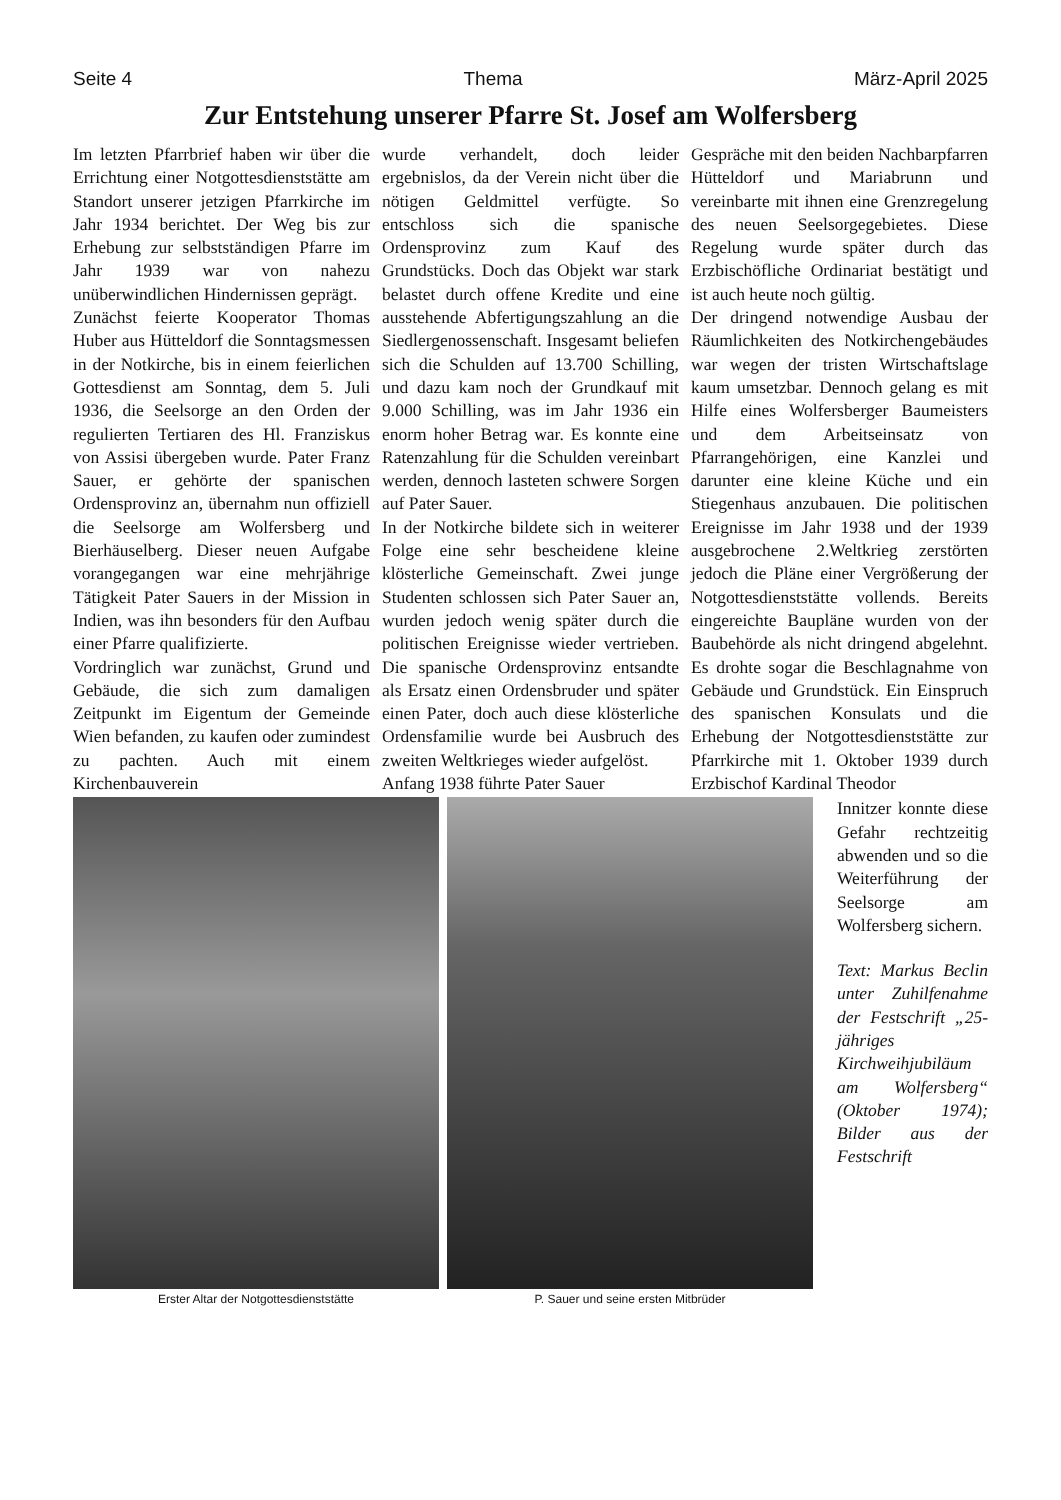Seite 4 Thema März-April 2025
Zur Entstehung unserer Pfarre St. Josef am Wolfersberg
Im letzten Pfarrbrief haben wir über die Errichtung einer Not­gottesdienststätte am Standort unserer jetzigen Pfarrkirche im Jahr 1934 berichtet. Der Weg bis zur Erhebung zur selbstständigen Pfarre im Jahr 1939 war von nahezu unüberwindlichen Hindernissen geprägt.
Zunächst feierte Kooperator Thomas Huber aus Hütteldorf die Sonntagsmessen in der Notkirche, bis in einem feierlichen Gottesdienst am Sonntag, dem 5. Juli 1936, die Seelsorge an den Orden der regulierten Tertiaren des Hl. Franziskus von Assisi übergeben wurde. Pater Franz Sauer, er gehörte der spanischen Ordensprovinz an, übernahm nun offiziell die Seelsorge am Wolfersberg und Bierhäuselberg. Dieser neuen Aufgabe voran­gegangen war eine mehrjährige Tätigkeit Pater Sauers in der Mission in Indien, was ihn besonders für den Aufbau einer Pfarre qualifizierte.
Vordringlich war zunächst, Grund und Gebäude, die sich zum damaligen Zeitpunkt im Eigentum der Gemeinde Wien befanden, zu kaufen oder zumindest zu pachten. Auch mit einem Kirchenbauverein
wurde verhandelt, doch leider ergebnislos, da der Verein nicht über die nötigen Geldmittel verfügte. So entschloss sich die spanische Ordensprovinz zum Kauf des Grundstücks. Doch das Objekt war stark belastet durch offene Kredite und eine ausstehende Abfer­tigungszahlung an die Siedler­genossenschaft. Insgesamt beliefen sich die Schulden auf 13.700 Schilling, und dazu kam noch der Grundkauf mit 9.000 Schilling, was im Jahr 1936 ein enorm hoher Betrag war. Es konnte eine Ratenzahlung für die Schulden vereinbart werden, dennoch lasteten schwere Sorgen auf Pater Sauer.
In der Notkirche bildete sich in weiterer Folge eine sehr bescheidene kleine klösterliche Gemeinschaft. Zwei junge Studenten schlossen sich Pater Sauer an, wurden jedoch wenig später durch die politischen Ereignisse wieder vertrieben. Die spanische Ordensprovinz entsandte als Ersatz einen Ordensbruder und später einen Pater, doch auch diese klösterliche Ordensfamilie wurde bei Ausbruch des zweiten Weltkrieges wieder aufgelöst.
Anfang 1938 führte Pater Sauer
Gespräche mit den beiden Nachbarpfarren Hütteldorf und Mariabrunn und vereinbarte mit ihnen eine Grenzregelung des neuen Seelsorgegebietes. Diese Regelung wurde später durch das Erzbischöfliche Ordinariat bestätigt und ist auch heute noch gültig.
Der dringend notwendige Ausbau der Räumlichkeiten des Not­kirchengebäudes war wegen der tristen Wirtschaftslage kaum umsetzbar. Dennoch gelang es mit Hilfe eines Wolfersberger Bau­meisters und dem Arbeitseinsatz von Pfarrangehörigen, eine Kanzlei und darunter eine kleine Küche und ein Stiegenhaus anzubauen. Die politischen Ereignisse im Jahr 1938 und der 1939 ausgebrochene 2.Weltkrieg zerstörten jedoch die Pläne einer Vergrößerung der Notgottesdienststätte vollends. Bereits eingereichte Baupläne wurden von der Baubehörde als nicht dringend abgelehnt. Es drohte sogar die Beschlagnahme von Gebäude und Grundstück. Ein Einspruch des spanischen Konsulats und die Erhebung der Notgottesdienststätte zur Pfarrkirche mit 1. Oktober 1939 durch Erzbischof Kardinal Theodor
Erster Altar der Notgottesdienststätte P. Sauer und seine ersten Mitbrüder
Innitzer konnte diese Gefahr rechtzeitig ab­wenden und so die Weiterführung der Seelsorge am Wolfersberg sichern.
Text: Markus Beclin unter Zuhil­fenahme der Fest­schrift „25-jähriges Kirchweihjubiläum am Wolfersberg“ (Oktober 1974); Bilder aus der Festschrift